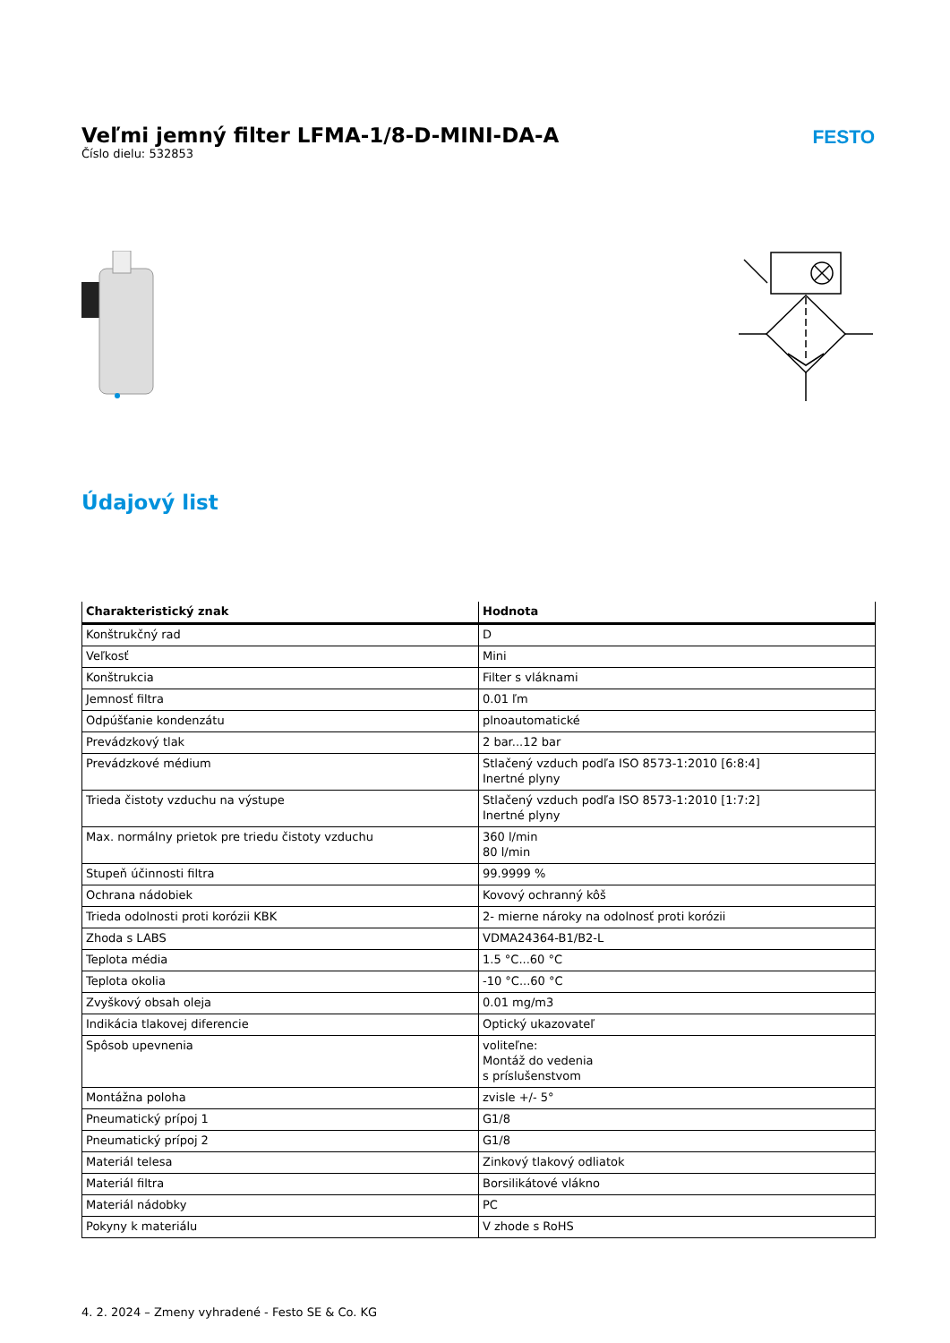Veľmi jemný filter LFMA-1/8-D-MINI-DA-A
Číslo dielu: 532853
FESTO
Údajový list
| Charakteristický znak | Hodnota |
| --- | --- |
| Konštrukčný rad | D |
| Veľkosť | Mini |
| Konštrukcia | Filter s vláknami |
| Jemnosť filtra | 0.01 ľm |
| Odpúšťanie kondenzátu | plnoautomatické |
| Prevádzkový tlak | 2 bar...12 bar |
| Prevádzkové médium | Stlačený vzduch podľa ISO 8573-1:2010 [6:8:4] Inertné plyny |
| Trieda čistoty vzduchu na výstupe | Stlačený vzduch podľa ISO 8573-1:2010 [1:7:2] Inertné plyny |
| Max. normálny prietok pre triedu čistoty vzduchu | 360 l/min 80 l/min |
| Stupeň účinnosti filtra | 99.9999 % |
| Ochrana nádobiek | Kovový ochranný kôš |
| Trieda odolnosti proti korózii KBK | 2- mierne nároky na odolnosť proti korózii |
| Zhoda s LABS | VDMA24364-B1/B2-L |
| Teplota média | 1.5 °C...60 °C |
| Teplota okolia | -10 °C...60 °C |
| Zvyškový obsah oleja | 0.01 mg/m3 |
| Indikácia tlakovej diferencie | Optický ukazovateľ |
| Spôsob upevnenia | voliteľne: Montáž do vedenia s príslušenstvom |
| Montážna poloha | zvisle +/- 5° |
| Pneumatický prípoj 1 | G1/8 |
| Pneumatický prípoj 2 | G1/8 |
| Materiál telesa | Zinkový tlakový odliatok |
| Materiál filtra | Borsilikátové vlákno |
| Materiál nádobky | PC |
| Pokyny k materiálu | V zhode s RoHS |
4. 2. 2024 – Zmeny vyhradené - Festo SE & Co. KG